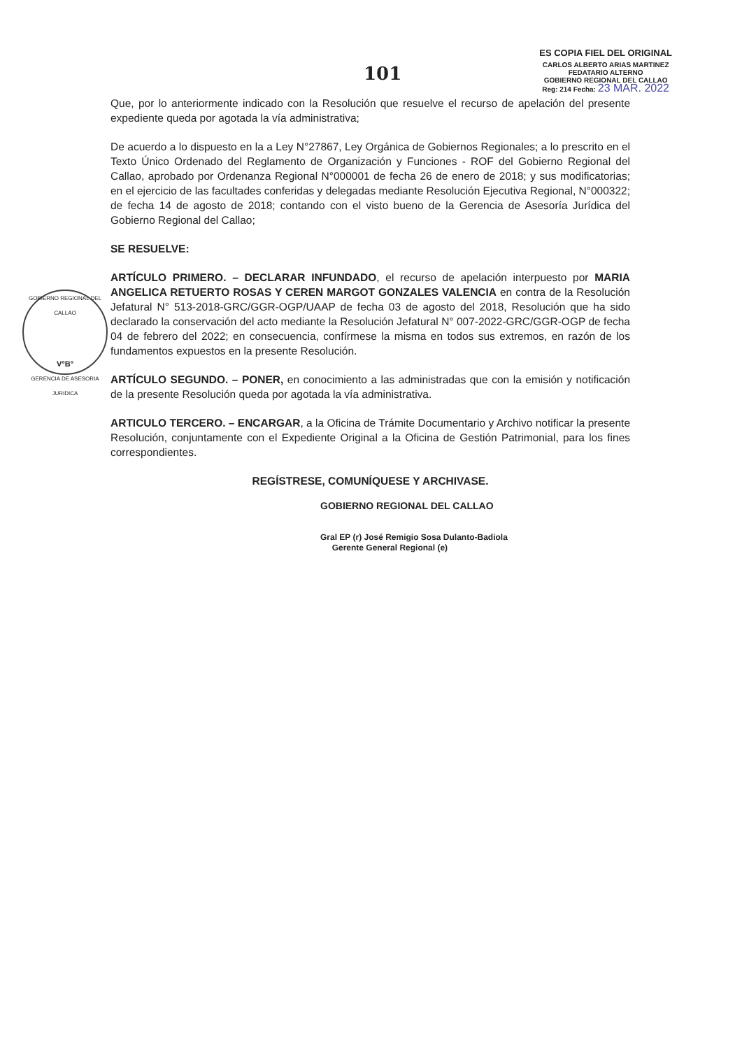101
ES COPIA FIEL DEL ORIGINAL
CARLOS ALBERTO ARIAS MARTINEZ
FEDATARIO ALTERNO
GOBIERNO REGIONAL DEL CALLAO
Reg: 214 Fecha: 23 MAR. 2022
GOBIERNO REGIONAL DEL CALLAO
V°B°
GERENCIA DE ASESORIA JURIDICA
Que, por lo anteriormente indicado con la Resolución que resuelve el recurso de apelación del presente expediente queda por agotada la vía administrativa;
De acuerdo a lo dispuesto en la a Ley N°27867, Ley Orgánica de Gobiernos Regionales; a lo prescrito en el Texto Único Ordenado del Reglamento de Organización y Funciones - ROF del Gobierno Regional del Callao, aprobado por Ordenanza Regional N°000001 de fecha 26 de enero de 2018; y sus modificatorias; en el ejercicio de las facultades conferidas y delegadas mediante Resolución Ejecutiva Regional, N°000322; de fecha 14 de agosto de 2018; contando con el visto bueno de la Gerencia de Asesoría Jurídica del Gobierno Regional del Callao;
SE RESUELVE:
ARTÍCULO PRIMERO. – DECLARAR INFUNDADO, el recurso de apelación interpuesto por MARIA ANGELICA RETUERTO ROSAS Y CEREN MARGOT GONZALES VALENCIA en contra de la Resolución Jefatural N° 513-2018-GRC/GGR-OGP/UAAP de fecha 03 de agosto del 2018, Resolución que ha sido declarado la conservación del acto mediante la Resolución Jefatural N° 007-2022-GRC/GGR-OGP de fecha 04 de febrero del 2022; en consecuencia, confírmese la misma en todos sus extremos, en razón de los fundamentos expuestos en la presente Resolución.
ARTÍCULO SEGUNDO. – PONER, en conocimiento a las administradas que con la emisión y notificación de la presente Resolución queda por agotada la vía administrativa.
ARTICULO TERCERO. – ENCARGAR, a la Oficina de Trámite Documentario y Archivo notificar la presente Resolución, conjuntamente con el Expediente Original a la Oficina de Gestión Patrimonial, para los fines correspondientes.
REGÍSTRESE, COMUNÍQUESE Y ARCHIVASE.
GOBIERNO REGIONAL DEL CALLAO
Gral EP (r) José Remigio Sosa Dulanto-Badiola
Gerente General Regional (e)